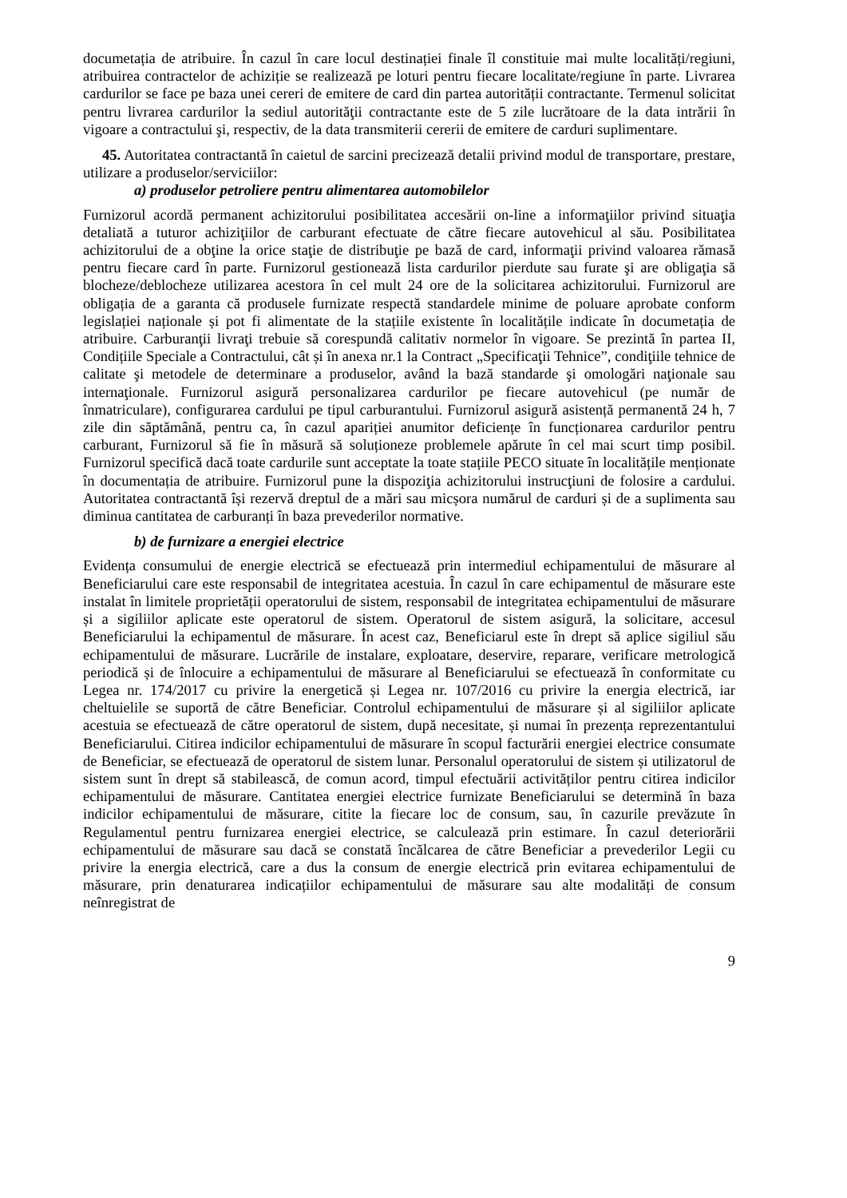documetația de atribuire. În cazul în care locul destinației finale îl constituie mai multe localități/regiuni, atribuirea contractelor de achiziție se realizează pe loturi pentru fiecare localitate/regiune în parte. Livrarea cardurilor se face pe baza unei cereri de emitere de card din partea autorității contractante. Termenul solicitat pentru livrarea cardurilor la sediul autorităţii contractante este de 5 zile lucrătoare de la data intrării în vigoare a contractului şi, respectiv, de la data transmiterii cererii de emitere de carduri suplimentare.
45. Autoritatea contractantă în caietul de sarcini precizează detalii privind modul de transportare, prestare, utilizare a produselor/serviciilor:
a) produselor petroliere pentru alimentarea automobilelor
Furnizorul acordă permanent achizitorului posibilitatea accesării on-line a informaţiilor privind situaţia detaliată a tuturor achiziţiilor de carburant efectuate de către fiecare autovehicul al său. Posibilitatea achizitorului de a obţine la orice staţie de distribuţie pe bază de card, informaţii privind valoarea rămasă pentru fiecare card în parte. Furnizorul gestionează lista cardurilor pierdute sau furate şi are obligaţia să blocheze/deblocheze utilizarea acestora în cel mult 24 ore de la solicitarea achizitorului. Furnizorul are obligația de a garanta că produsele furnizate respectă standardele minime de poluare aprobate conform legislației naționale și pot fi alimentate de la stațiile existente în localitățile indicate în documetația de atribuire. Carburanţii livraţi trebuie să corespundă calitativ normelor în vigoare. Se prezintă în partea II, Condițiile Speciale a Contractului, cât și în anexa nr.1 la Contract „Specificaţii Tehnice”, condiţiile tehnice de calitate şi metodele de determinare a produselor, având la bază standarde şi omologări naţionale sau internaţionale. Furnizorul asigură personalizarea cardurilor pe fiecare autovehicul (pe număr de înmatriculare), configurarea cardului pe tipul carburantului. Furnizorul asigură asistență permanentă 24 h, 7 zile din săptămână, pentru ca, în cazul apariției anumitor deficiențe în funcționarea cardurilor pentru carburant, Furnizorul să fie în măsură să soluționeze problemele apărute în cel mai scurt timp posibil. Furnizorul specifică dacă toate cardurile sunt acceptate la toate stațiile PECO situate în localitățile menționate în documentația de atribuire. Furnizorul pune la dispoziţia achizitorului instrucţiuni de folosire a cardului. Autoritatea contractantă își rezervă dreptul de a mări sau micșora numărul de carduri și de a suplimenta sau diminua cantitatea de carburanți în baza prevederilor normative.
b) de furnizare a energiei electrice
Evidența consumului de energie electrică se efectuează prin intermediul echipamentului de măsurare al Beneficiarului care este responsabil de integritatea acestuia. În cazul în care echipamentul de măsurare este instalat în limitele proprietății operatorului de sistem, responsabil de integritatea echipamentului de măsurare și a sigiliilor aplicate este operatorul de sistem. Operatorul de sistem asigură, la solicitare, accesul Beneficiarului la echipamentul de măsurare. În acest caz, Beneficiarul este în drept să aplice sigiliul său echipamentului de măsurare. Lucrările de instalare, exploatare, deservire, reparare, verificare metrologică periodică și de înlocuire a echipamentului de măsurare al Beneficiarului se efectuează în conformitate cu Legea nr. 174/2017 cu privire la energetică și Legea nr. 107/2016 cu privire la energia electrică, iar cheltuielile se suportă de către Beneficiar. Controlul echipamentului de măsurare și al sigiliilor aplicate acestuia se efectuează de către operatorul de sistem, după necesitate, și numai în prezența reprezentantului Beneficiarului. Citirea indicilor echipamentului de măsurare în scopul facturării energiei electrice consumate de Beneficiar, se efectuează de operatorul de sistem lunar. Personalul operatorului de sistem și utilizatorul de sistem sunt în drept să stabilească, de comun acord, timpul efectuării activităților pentru citirea indicilor echipamentului de măsurare. Cantitatea energiei electrice furnizate Beneficiarului se determină în baza indicilor echipamentului de măsurare, citite la fiecare loc de consum, sau, în cazurile prevăzute în Regulamentul pentru furnizarea energiei electrice, se calculează prin estimare. În cazul deteriorării echipamentului de măsurare sau dacă se constată încălcarea de către Beneficiar a prevederilor Legii cu privire la energia electrică, care a dus la consum de energie electrică prin evitarea echipamentului de măsurare, prin denaturarea indicațiilor echipamentului de măsurare sau alte modalități de consum neînregistrat de
9